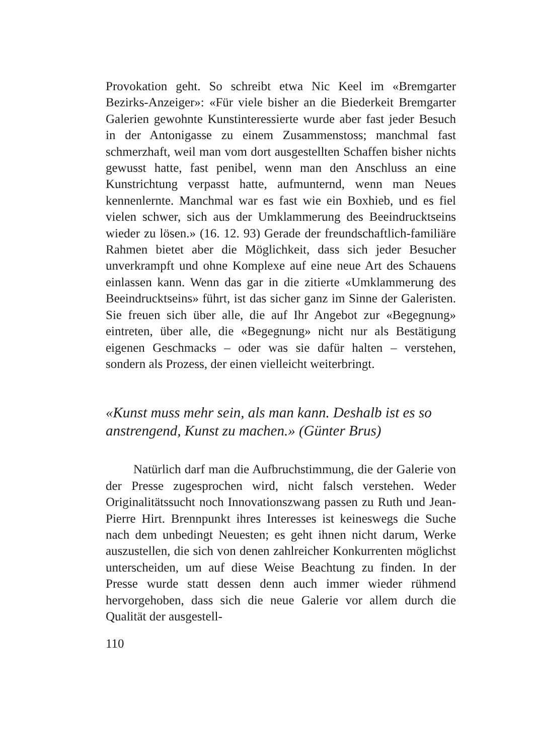Provokation geht. So schreibt etwa Nic Keel im «Bremgarter Bezirks-Anzeiger»: «Für viele bisher an die Biederkeit Bremgarter Galerien gewohnte Kunstinteressierte wurde aber fast jeder Besuch in der Antonigasse zu einem Zusammenstoss; manchmal fast schmerzhaft, weil man vom dort ausgestellten Schaffen bisher nichts gewusst hatte, fast penibel, wenn man den Anschluss an eine Kunstrichtung verpasst hatte, aufmunternd, wenn man Neues kennenlernte. Manchmal war es fast wie ein Boxhieb, und es fiel vielen schwer, sich aus der Umklammerung des Beeindrucktseins wieder zu lösen.» (16. 12. 93) Gerade der freundschaftlich-familiäre Rahmen bietet aber die Möglichkeit, dass sich jeder Besucher unverkrampft und ohne Komplexe auf eine neue Art des Schauens einlassen kann. Wenn das gar in die zitierte «Umklammerung des Beeindrucktseins» führt, ist das sicher ganz im Sinne der Galeristen. Sie freuen sich über alle, die auf Ihr Angebot zur «Begegnung» eintreten, über alle, die «Begegnung» nicht nur als Bestätigung eigenen Geschmacks – oder was sie dafür halten – verstehen, sondern als Prozess, der einen vielleicht weiterbringt.
«Kunst muss mehr sein, als man kann. Deshalb ist es so anstrengend, Kunst zu machen.» (Günter Brus)
Natürlich darf man die Aufbruchstimmung, die der Galerie von der Presse zugesprochen wird, nicht falsch verstehen. Weder Originalitätssucht noch Innovationszwang passen zu Ruth und Jean-Pierre Hirt. Brennpunkt ihres Interesses ist keineswegs die Suche nach dem unbedingt Neuesten; es geht ihnen nicht darum, Werke auszustellen, die sich von denen zahlreicher Konkurrenten möglichst unterscheiden, um auf diese Weise Beachtung zu finden. In der Presse wurde statt dessen denn auch immer wieder rühmend hervorgehoben, dass sich die neue Galerie vor allem durch die Qualität der ausgestell-
110